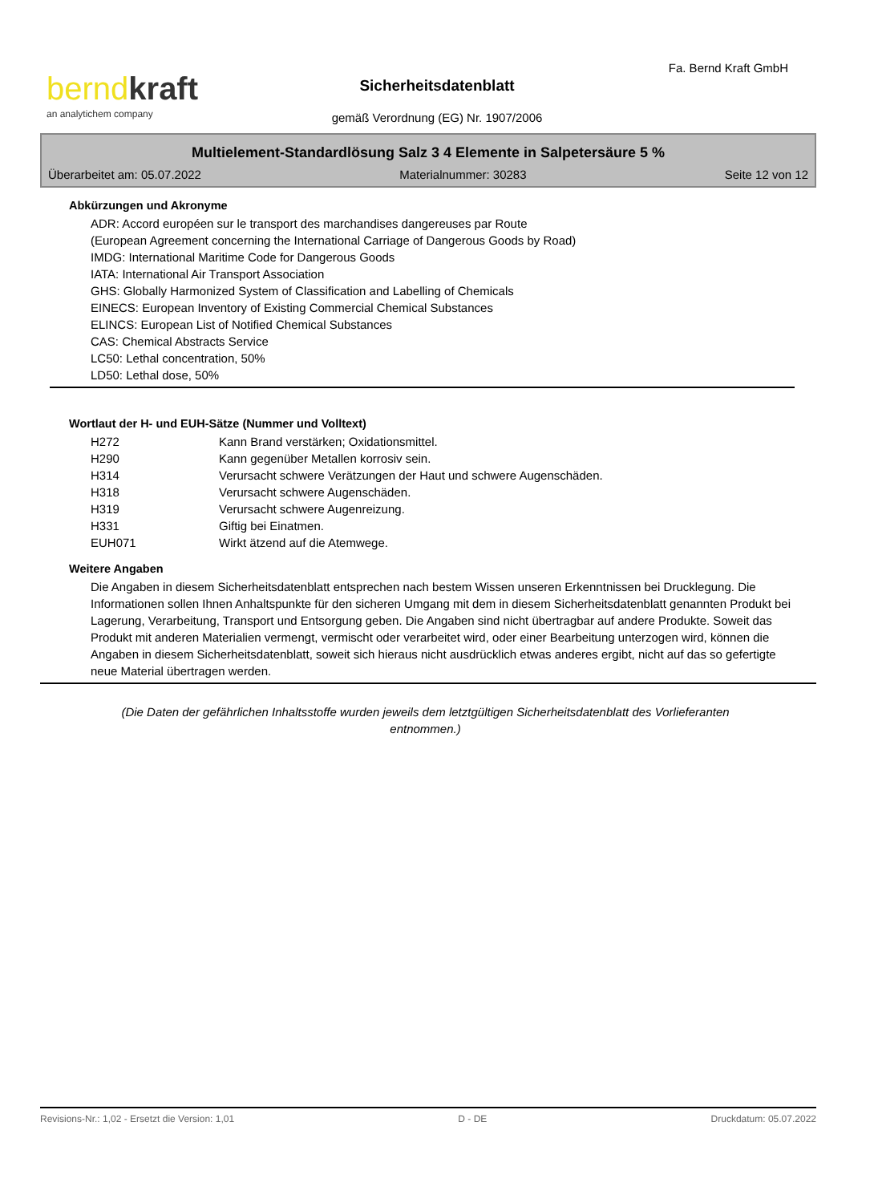bernd kraft
an analytichem company
Fa. Bernd Kraft GmbH
Sicherheitsdatenblatt
gemäß Verordnung (EG) Nr. 1907/2006
Multielement-Standardlösung Salz 3 4 Elemente in Salpetersäure 5 %
Überarbeitet am: 05.07.2022 Materialnummer: 30283 Seite 12 von 12
Abkürzungen und Akronyme
ADR: Accord européen sur le transport des marchandises dangereuses par Route
(European Agreement concerning the International Carriage of Dangerous Goods by Road)
IMDG: International Maritime Code for Dangerous Goods
IATA: International Air Transport Association
GHS: Globally Harmonized System of Classification and Labelling of Chemicals
EINECS: European Inventory of Existing Commercial Chemical Substances
ELINCS: European List of Notified Chemical Substances
CAS: Chemical Abstracts Service
LC50: Lethal concentration, 50%
LD50: Lethal dose, 50%
Wortlaut der H- und EUH-Sätze (Nummer und Volltext)
| H272 | Kann Brand verstärken; Oxidationsmittel. |
| H290 | Kann gegenüber Metallen korrosiv sein. |
| H314 | Verursacht schwere Verätzungen der Haut und schwere Augenschäden. |
| H318 | Verursacht schwere Augenschäden. |
| H319 | Verursacht schwere Augenreizung. |
| H331 | Giftig bei Einatmen. |
| EUH071 | Wirkt ätzend auf die Atemwege. |
Weitere Angaben
Die Angaben in diesem Sicherheitsdatenblatt entsprechen nach bestem Wissen unseren Erkenntnissen bei Drucklegung. Die Informationen sollen Ihnen Anhaltspunkte für den sicheren Umgang mit dem in diesem Sicherheitsdatenblatt genannten Produkt bei Lagerung, Verarbeitung, Transport und Entsorgung geben. Die Angaben sind nicht übertragbar auf andere Produkte. Soweit das Produkt mit anderen Materialien vermengt, vermischt oder verarbeitet wird, oder einer Bearbeitung unterzogen wird, können die Angaben in diesem Sicherheitsdatenblatt, soweit sich hieraus nicht ausdrücklich etwas anderes ergibt, nicht auf das so gefertigte neue Material übertragen werden.
(Die Daten der gefährlichen Inhaltsstoffe wurden jeweils dem letztgültigen Sicherheitsdatenblatt des Vorlieferanten entnommen.)
Revisions-Nr.: 1,02 - Ersetzt die Version: 1,01 D - DE Druckdatum: 05.07.2022